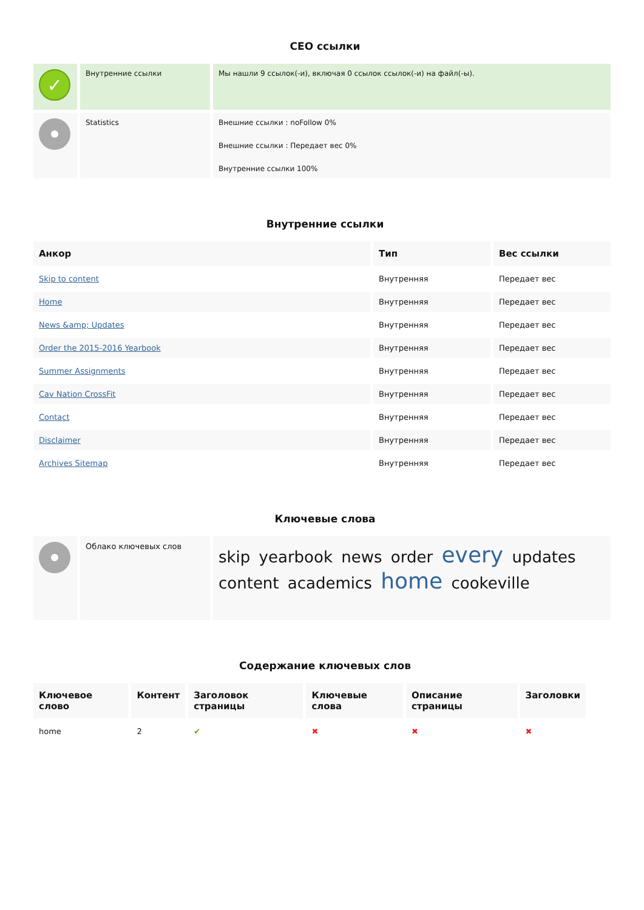CEO ссылки
| ✓ | Внутренние ссылки | Мы нашли 9 ссылок(-и), включая 0 ссылок ссылок(-и) на файл(-ы). |
| | Statistics | Внешние ссылки : noFollow 0% Внешние ссылки : Передает вес 0% Внутренние ссылки 100% |
Внутренние ссылки
| Анкор | Тип | Вес ссылки |
| --- | --- | --- |
| Skip to content | Внутренняя | Передает вес |
| Home | Внутренняя | Передает вес |
| News &amp; Updates | Внутренняя | Передает вес |
| Order the 2015-2016 Yearbook | Внутренняя | Передает вес |
| Summer Assignments | Внутренняя | Передает вес |
| Cav Nation CrossFit | Внутренняя | Передает вес |
| Contact | Внутренняя | Передает вес |
| Disclaimer | Внутренняя | Передает вес |
| Archives Sitemap | Внутренняя | Передает вес |
Ключевые слова
| | Облако ключевых слов | skip yearbook news order every updates content academics home cookeville |
Содержание ключевых слов
| Ключевое слово | Контент | Заголовок страницы | Ключевые слова | Описание страницы | Заголовки |
| --- | --- | --- | --- | --- | --- |
| home | 2 | ✔ | ✖ | ✖ | ✖ |